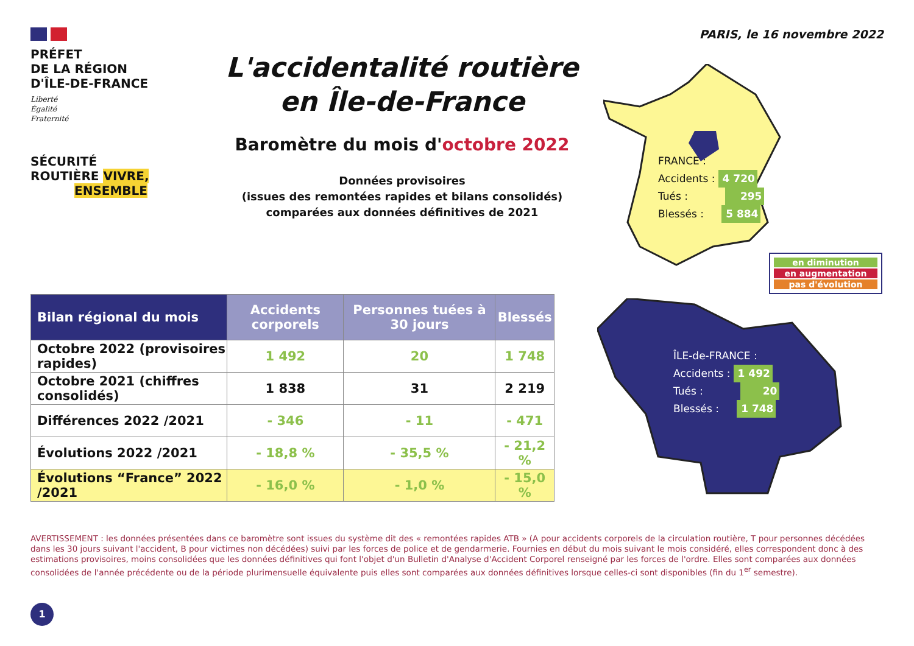PRÉFET
DE LA RÉGION
D'ÎLE-DE-FRANCE
Liberté
Égalité
Fraternité
SÉCURITÉ
ROUTIÈRE VIVRE,
ENSEMBLE
L'accidentalité routière
en Île-de-France
Baromètre du mois d'octobre 2022
Données provisoires
(issues des remontées rapides et bilans consolidés)
comparées aux données définitives de 2021
PARIS, le 16 novembre 2022
FRANCE :
Accidents : 4 720
Tués : 295
Blessés : 5 884
en diminution
en augmentation
pas d'évolution
ÎLE-de-FRANCE :
Accidents : 1 492
Tués : 20
Blessés : 1 748
| Bilan régional du mois | Accidents corporels | Personnes tuées à 30 jours | Blessés |
| --- | --- | --- | --- |
| Octobre 2022 (provisoires rapides) | 1 492 | 20 | 1 748 |
| Octobre 2021 (chiffres consolidés) | 1 838 | 31 | 2 219 |
| Différences 2022 /2021 | - 346 | - 11 | - 471 |
| Évolutions 2022 /2021 | - 18,8 % | - 35,5 % | - 21,2 % |
| Évolutions “France” 2022 /2021 | - 16,0 % | - 1,0 % | - 15,0 % |
AVERTISSEMENT : les données présentées dans ce baromètre sont issues du système dit des « remontées rapides ATB » (A pour accidents corporels de la circulation routière, T pour personnes décédées dans les 30 jours suivant l'accident, B pour victimes non décédées) suivi par les forces de police et de gendarmerie. Fournies en début du mois suivant le mois considéré, elles correspondent donc à des estimations provisoires, moins consolidées que les données définitives qui font l'objet d'un Bulletin d'Analyse d'Accident Corporel renseigné par les forces de l'ordre. Elles sont comparées aux données consolidées de l'année précédente ou de la période plurimensuelle équivalente puis elles sont comparées aux données définitives lorsque celles-ci sont disponibles (fin du 1<sup>er</sup> semestre).
1